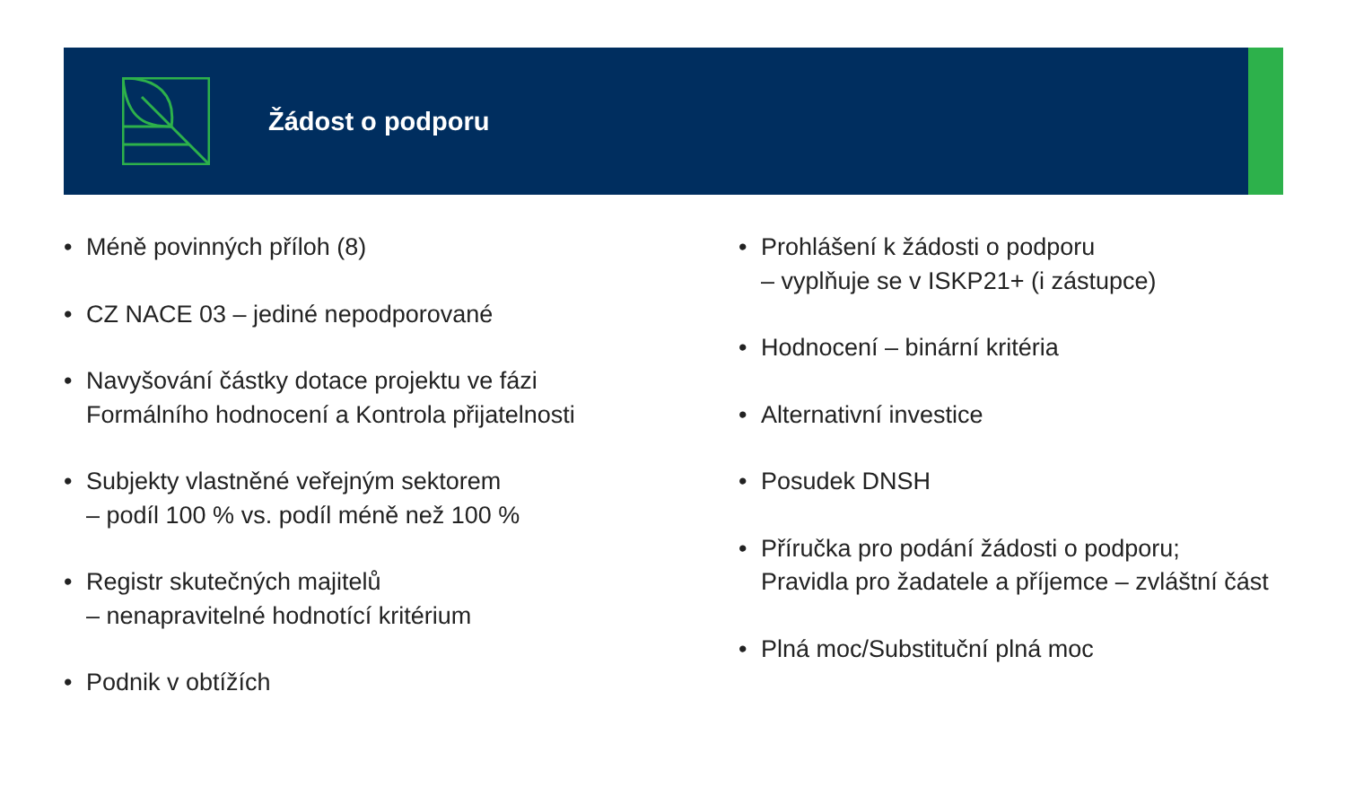Žádost o podporu
• Méně povinných příloh (8)
• CZ NACE 03 – jediné nepodporované
• Navyšování částky dotace projektu ve fázi
Formálního hodnocení a Kontrola přijatelnosti
• Subjekty vlastněné veřejným sektorem
– podíl 100 % vs. podíl méně než 100 %
• Registr skutečných majitelů
– nenapravitelné hodnotící kritérium
• Podnik v obtížích
• Prohlášení k žádosti o podporu
– vyplňuje se v ISKP21+ (i zástupce)
• Hodnocení – binární kritéria
• Alternativní investice
• Posudek DNSH
• Příručka pro podání žádosti o podporu;
Pravidla pro žadatele a příjemce – zvláštní část
• Plná moc/Substituční plná moc